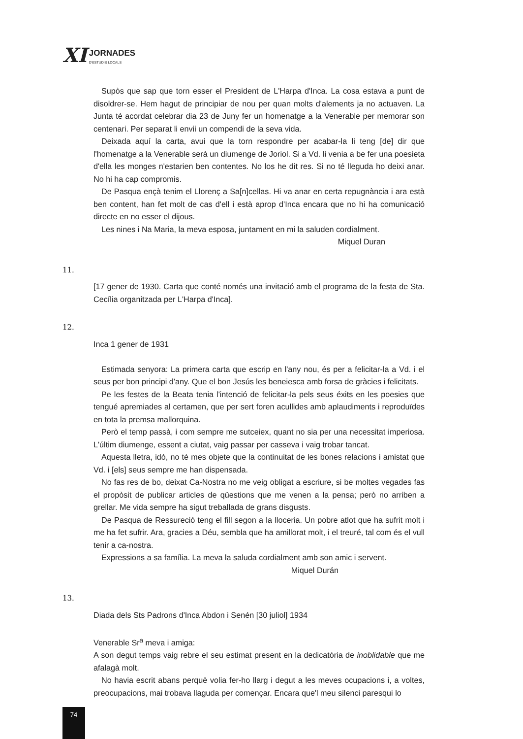XI
JORNADES
D'ESTUDIS LOCALS
Supòs que sap que torn esser el President de L'Harpa d'Inca. La cosa estava a punt de disoldrer-se. Hem hagut de principiar de nou per quan molts d'alements ja no actuaven. La Junta té acordat celebrar dia 23 de Juny fer un homenatge a la Venerable per memorar son centenari. Per separat li envii un compendi de la seva vida.
Deixada aquí la carta, avui que la torn respondre per acabar-la li teng [de] dir que l'homenatge a la Venerable serà un diumenge de Joriol. Si a Vd. li venia a be fer una poesieta d'ella les monges n'estarien ben contentes. No los he dit res. Si no té lleguda ho deixi anar. No hi ha cap compromis.
De Pasqua ençà tenim el Llorenç a Sa[n]cellas. Hi va anar en certa repugnància i ara està ben content, han fet molt de cas d'ell i està aprop d'Inca encara que no hi ha comunicació directe en no esser el dijous.
Les nines i Na Maria, la meva esposa, juntament en mi la saluden cordialment.
Miquel Duran
11.
[17 gener de 1930. Carta que conté només una invitació amb el programa de la festa de Sta. Cecília organitzada per L'Harpa d'Inca].
12.
Inca 1 gener de 1931
Estimada senyora: La primera carta que escrip en l'any nou, és per a felicitar-la a Vd. i el seus per bon principi d'any. Que el bon Jesús les beneiesca amb forsa de gràcies i felicitats.
Pe les festes de la Beata tenia l'intenció de felicitar-la pels seus éxits en les poesies que tengué apremiades al certamen, que per sert foren acullides amb aplaudiments i reproduïdes en tota la premsa mallorquina.
Però el temp passà, i com sempre me sutceiex, quant no sia per una necessitat imperiosa. L'últim diumenge, essent a ciutat, vaig passar per casseva i vaig trobar tancat.
Aquesta lletra, idò, no té mes objete que la continuitat de les bones relacions i amistat que Vd. i [els] seus sempre me han dispensada.
No fas res de bo, deixat Ca-Nostra no me veig obligat a escriure, si be moltes vegades fas el propòsit de publicar articles de qüestions que me venen a la pensa; però no arriben a grellar. Me vida sempre ha sigut treballada de grans disgusts.
De Pasqua de Ressureció teng el fill segon a la lloceria. Un pobre atlot que ha sufrit molt i me ha fet sufrir. Ara, gracies a Déu, sembla que ha amillorat molt, i el treuré, tal com és el vull tenir a ca-nostra.
Expressions a sa família. La meva la saluda cordialment amb son amic i servent.
Miquel Durán
13.
Diada dels Sts Padrons d'Inca Abdon i Senén [30 juliol] 1934
Venerable Sr<sup>a</sup> meva i amiga:
A son degut temps vaig rebre el seu estimat present en la dedicatòria de inoblidable que me afalagà molt.
No havia escrit abans perquè volia fer-ho llarg i degut a les meves ocupacions i, a voltes, preocupacions, mai trobava llaguda per començar. Encara que'l meu silenci paresqui lo
74